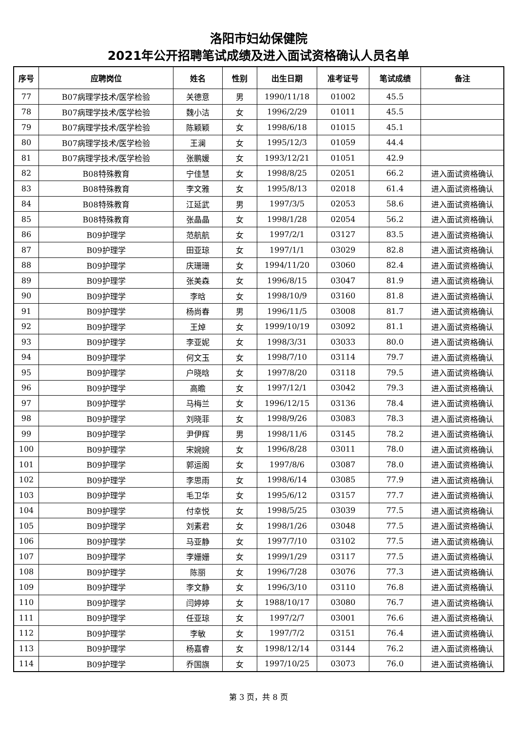洛阳市妇幼保健院
2021年公开招聘笔试成绩及进入面试资格确认人员名单
| 序号 | 应聘岗位 | 姓名 | 性别 | 出生日期 | 准考证号 | 笔试成绩 | 备注 |
| --- | --- | --- | --- | --- | --- | --- | --- |
| 77 | B07病理学技术/医学检验 | 关德意 | 男 | 1990/11/18 | 01002 | 45.5 | |
| 78 | B07病理学技术/医学检验 | 魏小洁 | 女 | 1996/2/29 | 01011 | 45.5 | |
| 79 | B07病理学技术/医学检验 | 陈颖颖 | 女 | 1998/6/18 | 01015 | 45.1 | |
| 80 | B07病理学技术/医学检验 | 王澜 | 女 | 1995/12/3 | 01059 | 44.4 | |
| 81 | B07病理学技术/医学检验 | 张鹏媛 | 女 | 1993/12/21 | 01051 | 42.9 | |
| 82 | B08特殊教育 | 宁佳慧 | 女 | 1998/8/25 | 02051 | 66.2 | 进入面试资格确认 |
| 83 | B08特殊教育 | 李文雅 | 女 | 1995/8/13 | 02018 | 61.4 | 进入面试资格确认 |
| 84 | B08特殊教育 | 江延武 | 男 | 1997/3/5 | 02053 | 58.6 | 进入面试资格确认 |
| 85 | B08特殊教育 | 张晶晶 | 女 | 1998/1/28 | 02054 | 56.2 | 进入面试资格确认 |
| 86 | B09护理学 | 范航航 | 女 | 1997/2/1 | 03127 | 83.5 | 进入面试资格确认 |
| 87 | B09护理学 | 田亚琼 | 女 | 1997/1/1 | 03029 | 82.8 | 进入面试资格确认 |
| 88 | B09护理学 | 庆珊珊 | 女 | 1994/11/20 | 03060 | 82.4 | 进入面试资格确认 |
| 89 | B09护理学 | 张美森 | 女 | 1996/8/15 | 03047 | 81.9 | 进入面试资格确认 |
| 90 | B09护理学 | 李晗 | 女 | 1998/10/9 | 03160 | 81.8 | 进入面试资格确认 |
| 91 | B09护理学 | 杨尚春 | 男 | 1996/11/5 | 03008 | 81.7 | 进入面试资格确认 |
| 92 | B09护理学 | 王焯 | 女 | 1999/10/19 | 03092 | 81.1 | 进入面试资格确认 |
| 93 | B09护理学 | 李亚妮 | 女 | 1998/3/31 | 03033 | 80.0 | 进入面试资格确认 |
| 94 | B09护理学 | 何文玉 | 女 | 1998/7/10 | 03114 | 79.7 | 进入面试资格确认 |
| 95 | B09护理学 | 户晓晗 | 女 | 1997/8/20 | 03118 | 79.5 | 进入面试资格确认 |
| 96 | B09护理学 | 高瞻 | 女 | 1997/12/1 | 03042 | 79.3 | 进入面试资格确认 |
| 97 | B09护理学 | 马梅兰 | 女 | 1996/12/15 | 03136 | 78.4 | 进入面试资格确认 |
| 98 | B09护理学 | 刘晓菲 | 女 | 1998/9/26 | 03083 | 78.3 | 进入面试资格确认 |
| 99 | B09护理学 | 尹伊辉 | 男 | 1998/11/6 | 03145 | 78.2 | 进入面试资格确认 |
| 100 | B09护理学 | 宋婉婉 | 女 | 1996/8/28 | 03011 | 78.0 | 进入面试资格确认 |
| 101 | B09护理学 | 郭运阁 | 女 | 1997/8/6 | 03087 | 78.0 | 进入面试资格确认 |
| 102 | B09护理学 | 李思雨 | 女 | 1998/6/14 | 03085 | 77.9 | 进入面试资格确认 |
| 103 | B09护理学 | 毛卫华 | 女 | 1995/6/12 | 03157 | 77.7 | 进入面试资格确认 |
| 104 | B09护理学 | 付幸悦 | 女 | 1998/5/25 | 03039 | 77.5 | 进入面试资格确认 |
| 105 | B09护理学 | 刘素君 | 女 | 1998/1/26 | 03048 | 77.5 | 进入面试资格确认 |
| 106 | B09护理学 | 马亚静 | 女 | 1997/7/10 | 03102 | 77.5 | 进入面试资格确认 |
| 107 | B09护理学 | 李姗姗 | 女 | 1999/1/29 | 03117 | 77.5 | 进入面试资格确认 |
| 108 | B09护理学 | 陈丽 | 女 | 1996/7/28 | 03076 | 77.3 | 进入面试资格确认 |
| 109 | B09护理学 | 李文静 | 女 | 1996/3/10 | 03110 | 76.8 | 进入面试资格确认 |
| 110 | B09护理学 | 闫婷婷 | 女 | 1988/10/17 | 03080 | 76.7 | 进入面试资格确认 |
| 111 | B09护理学 | 任亚琼 | 女 | 1997/2/7 | 03001 | 76.6 | 进入面试资格确认 |
| 112 | B09护理学 | 李敏 | 女 | 1997/7/2 | 03151 | 76.4 | 进入面试资格确认 |
| 113 | B09护理学 | 杨嘉睿 | 女 | 1998/12/14 | 03144 | 76.2 | 进入面试资格确认 |
| 114 | B09护理学 | 乔国旗 | 女 | 1997/10/25 | 03073 | 76.0 | 进入面试资格确认 |
第 3 页，共 8 页